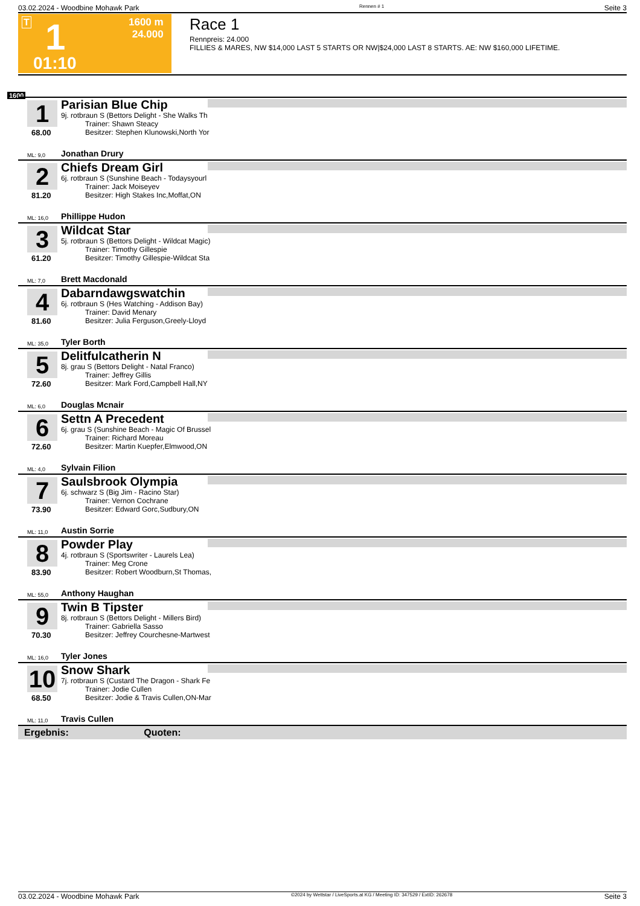03.02.2024 - Woodbine Mohawk Park Rennen # 1 Seite 3
T 1 1600 m
24.000
01:10
Race 1
Rennpreis: 24.000
FILLIES & MARES, NW $14,000 LAST 5 STARTS OR NW|$24,000 LAST 8 STARTS. AE: NW $160,000 LIFETIME.
1600
1
68.00
Parisian Blue Chip
9j. rotbraun S (Bettors Delight - She Walks Th
Trainer: Shawn Steacy
Besitzer: Stephen Klunowski,North Yor
ML: 9,0 Jonathan Drury
2
81.20
Chiefs Dream Girl
6j. rotbraun S (Sunshine Beach - Todaysyourl
Trainer: Jack Moiseyev
Besitzer: High Stakes Inc,Moffat,ON
ML: 16,0 Phillippe Hudon
3
61.20
Wildcat Star
5j. rotbraun S (Bettors Delight - Wildcat Magic)
Trainer: Timothy Gillespie
Besitzer: Timothy Gillespie-Wildcat Sta
ML: 7,0 Brett Macdonald
4
81.60
Dabarndawgswatchin
6j. rotbraun S (Hes Watching - Addison Bay)
Trainer: David Menary
Besitzer: Julia Ferguson,Greely-Lloyd
ML: 35,0 Tyler Borth
5
72.60
Delitfulcatherin N
8j. grau S (Bettors Delight - Natal Franco)
Trainer: Jeffrey Gillis
Besitzer: Mark Ford,Campbell Hall,NY
ML: 6,0 Douglas Mcnair
6
72.60
Settn A Precedent
6j. grau S (Sunshine Beach - Magic Of Brussel
Trainer: Richard Moreau
Besitzer: Martin Kuepfer,Elmwood,ON
ML: 4,0 Sylvain Filion
7
73.90
Saulsbrook Olympia
6j. schwarz S (Big Jim - Racino Star)
Trainer: Vernon Cochrane
Besitzer: Edward Gorc,Sudbury,ON
ML: 11,0 Austin Sorrie
8
83.90
Powder Play
4j. rotbraun S (Sportswriter - Laurels Lea)
Trainer: Meg Crone
Besitzer: Robert Woodburn,St Thomas,
ML: 55,0 Anthony Haughan
9
70.30
Twin B Tipster
8j. rotbraun S (Bettors Delight - Millers Bird)
Trainer: Gabriella Sasso
Besitzer: Jeffrey Courchesne-Martwest
ML: 16,0 Tyler Jones
10
68.50
Snow Shark
7j. rotbraun S (Custard The Dragon - Shark Fe
Trainer: Jodie Cullen
Besitzer: Jodie & Travis Cullen,ON-Mar
ML: 11,0 Travis Cullen
Ergebnis: Quoten:
03.02.2024 - Woodbine Mohawk Park ©2024 by Wettstar / LiveSports.at KG / Meeting ID: 347529 / ExtID: 262678 Seite 3